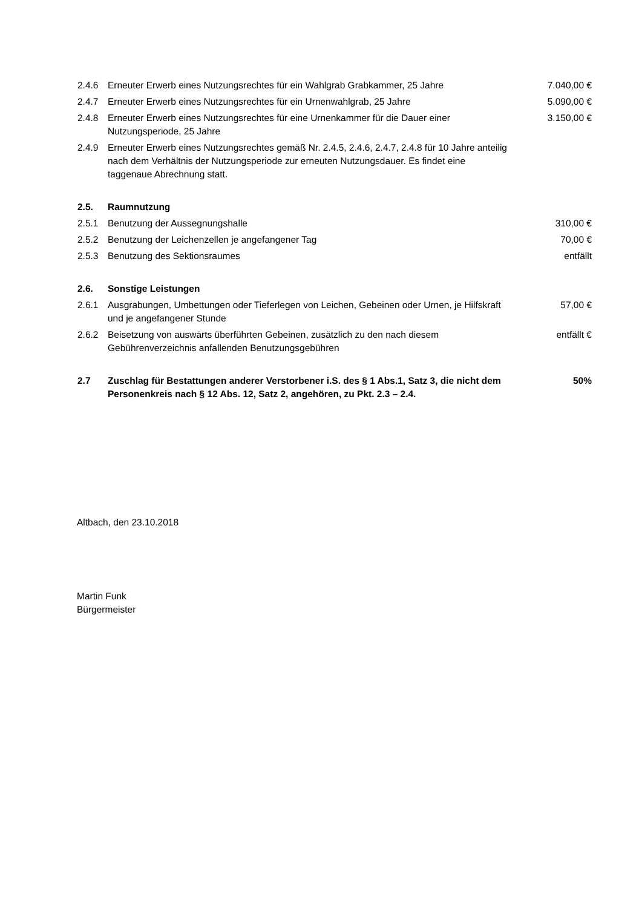| 2.4.6 | Erneuter Erwerb eines Nutzungsrechtes für ein Wahlgrab Grabkammer, 25 Jahre | 7.040,00 € |
| 2.4.7 | Erneuter Erwerb eines Nutzungsrechtes für ein Urnenwahlgrab, 25 Jahre | 5.090,00 € |
| 2.4.8 | Erneuter Erwerb eines Nutzungsrechtes für eine Urnenkammer für die Dauer einer Nutzungsperiode, 25 Jahre | 3.150,00 € |
| 2.4.9 | Erneuter Erwerb eines Nutzungsrechtes gemäß Nr. 2.4.5, 2.4.6, 2.4.7, 2.4.8 für 10 Jahre anteilig nach dem Verhältnis der Nutzungsperiode zur erneuten Nutzungsdauer. Es findet eine taggenaue Abrechnung statt. | |
| 2.5. | Raumnutzung | |
| 2.5.1 | Benutzung der Aussegnungshalle | 310,00 € |
| 2.5.2 | Benutzung der Leichenzellen je angefangener Tag | 70,00 € |
| 2.5.3 | Benutzung des Sektionsraumes | entfällt |
| 2.6. | Sonstige Leistungen | |
| 2.6.1 | Ausgrabungen, Umbettungen oder Tieferlegen von Leichen, Gebeinen oder Urnen, je Hilfskraft und je angefangener Stunde | 57,00 € |
| 2.6.2 | Beisetzung von auswärts überführten Gebeinen, zusätzlich zu den nach diesem Gebührenverzeichnis anfallenden Benutzungsgebühren | entfällt € |
| 2.7 | Zuschlag für Bestattungen anderer Verstorbener i.S. des § 1 Abs.1, Satz 3, die nicht dem Personenkreis nach § 12 Abs. 12, Satz 2, angehören, zu Pkt. 2.3 – 2.4. | 50% |
Altbach, den 23.10.2018
Martin Funk
Bürgermeister